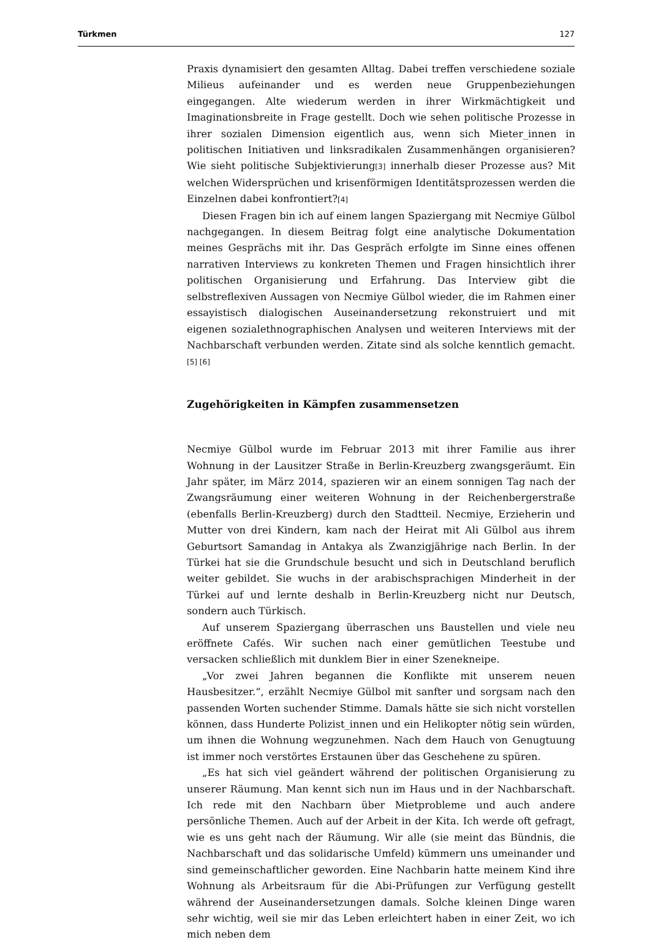Türkmen 127
Praxis dynamisiert den gesamten Alltag. Dabei treffen verschiedene soziale Milieus aufeinander und es werden neue Gruppenbeziehungen eingegangen. Alte wiederum werden in ihrer Wirkmächtigkeit und Imaginationsbreite in Frage gestellt. Doch wie sehen politische Prozesse in ihrer sozialen Dimension eigentlich aus, wenn sich Mieter_innen in politischen Initiativen und linksradikalen Zusammenhängen organisieren? Wie sieht politische Subjektivierung[3] innerhalb dieser Prozesse aus? Mit welchen Widersprüchen und krisenförmigen Identitätsprozessen werden die Einzelnen dabei konfrontiert?[4]
Diesen Fragen bin ich auf einem langen Spaziergang mit Necmiye Gülbol nachgegangen. In diesem Beitrag folgt eine analytische Dokumentation meines Gesprächs mit ihr. Das Gespräch erfolgte im Sinne eines offenen narrativen Interviews zu konkreten Themen und Fragen hinsichtlich ihrer politischen Organisierung und Erfahrung. Das Interview gibt die selbstreflexiven Aussagen von Necmiye Gülbol wieder, die im Rahmen einer essayistisch dialogischen Auseinandersetzung rekonstruiert und mit eigenen sozialethnographischen Analysen und weiteren Interviews mit der Nachbarschaft verbunden werden. Zitate sind als solche kenntlich gemacht.[5] [6]
Zugehörigkeiten in Kämpfen zusammensetzen
Necmiye Gülbol wurde im Februar 2013 mit ihrer Familie aus ihrer Wohnung in der Lausitzer Straße in Berlin-Kreuzberg zwangsgeräumt. Ein Jahr später, im März 2014, spazieren wir an einem sonnigen Tag nach der Zwangsräumung einer weiteren Wohnung in der Reichenbergerstraße (ebenfalls Berlin-Kreuzberg) durch den Stadtteil. Necmiye, Erzieherin und Mutter von drei Kindern, kam nach der Heirat mit Ali Gülbol aus ihrem Geburtsort Samandag in Antakya als Zwanzigjährige nach Berlin. In der Türkei hat sie die Grundschule besucht und sich in Deutschland beruflich weiter gebildet. Sie wuchs in der arabischsprachigen Minderheit in der Türkei auf und lernte deshalb in Berlin-Kreuzberg nicht nur Deutsch, sondern auch Türkisch.
Auf unserem Spaziergang überraschen uns Baustellen und viele neu eröffnete Cafés. Wir suchen nach einer gemütlichen Teestube und versacken schließlich mit dunklem Bier in einer Szenekneipe.
„Vor zwei Jahren begannen die Konflikte mit unserem neuen Hausbesitzer.“, erzählt Necmiye Gülbol mit sanfter und sorgsam nach den passenden Worten suchender Stimme. Damals hätte sie sich nicht vorstellen können, dass Hunderte Polizist_innen und ein Helikopter nötig sein würden, um ihnen die Wohnung wegzunehmen. Nach dem Hauch von Genugtuung ist immer noch verstörtes Erstaunen über das Geschehene zu spüren.
„Es hat sich viel geändert während der politischen Organisierung zu unserer Räumung. Man kennt sich nun im Haus und in der Nachbarschaft. Ich rede mit den Nachbarn über Mietprobleme und auch andere persönliche Themen. Auch auf der Arbeit in der Kita. Ich werde oft gefragt, wie es uns geht nach der Räumung. Wir alle (sie meint das Bündnis, die Nachbarschaft und das solidarische Umfeld) kümmern uns umeinander und sind gemeinschaftlicher geworden. Eine Nachbarin hatte meinem Kind ihre Wohnung als Arbeitsraum für die Abi-Prüfungen zur Verfügung gestellt während der Auseinandersetzungen damals. Solche kleinen Dinge waren sehr wichtig, weil sie mir das Leben erleichtert haben in einer Zeit, wo ich mich neben dem